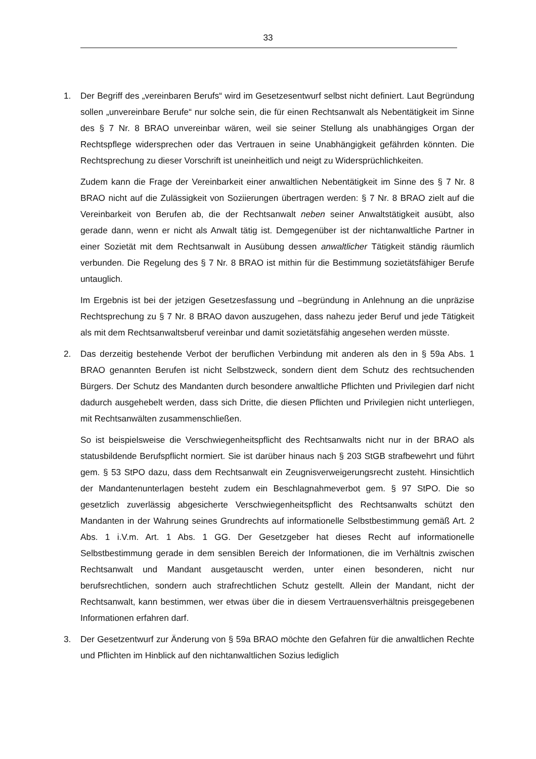33
1. Der Begriff des „vereinbaren Berufs“ wird im Gesetzesentwurf selbst nicht definiert. Laut Begründung sollen „unvereinbare Berufe“ nur solche sein, die für einen Rechtsanwalt als Nebentätigkeit im Sinne des § 7 Nr. 8 BRAO unvereinbar wären, weil sie seiner Stellung als unabhängiges Organ der Rechtspflege widersprechen oder das Vertrauen in seine Unabhängigkeit gefährden könnten. Die Rechtsprechung zu dieser Vorschrift ist uneinheitlich und neigt zu Widersprüchlichkeiten.
Zudem kann die Frage der Vereinbarkeit einer anwaltlichen Nebentätigkeit im Sinne des § 7 Nr. 8 BRAO nicht auf die Zulässigkeit von Soziierungen übertragen werden: § 7 Nr. 8 BRAO zielt auf die Vereinbarkeit von Berufen ab, die der Rechtsanwalt neben seiner Anwaltstätigkeit ausübt, also gerade dann, wenn er nicht als Anwalt tätig ist. Demgegenüber ist der nichtanwaltliche Partner in einer Sozietät mit dem Rechtsanwalt in Ausübung dessen anwaltlicher Tätigkeit ständig räumlich verbunden. Die Regelung des § 7 Nr. 8 BRAO ist mithin für die Bestimmung sozietätsfähiger Berufe untauglich.
Im Ergebnis ist bei der jetzigen Gesetzesfassung und –begründung in Anlehnung an die unpräzise Rechtsprechung zu § 7 Nr. 8 BRAO davon auszugehen, dass nahezu jeder Beruf und jede Tätigkeit als mit dem Rechtsanwaltsberuf vereinbar und damit sozietätsfähig angesehen werden müsste.
2. Das derzeitig bestehende Verbot der beruflichen Verbindung mit anderen als den in § 59a Abs. 1 BRAO genannten Berufen ist nicht Selbstzweck, sondern dient dem Schutz des rechtsuchenden Bürgers. Der Schutz des Mandanten durch besondere anwaltliche Pflichten und Privilegien darf nicht dadurch ausgehebelt werden, dass sich Dritte, die diesen Pflichten und Privilegien nicht unterliegen, mit Rechtsanwälten zusammenschließen.
So ist beispielsweise die Verschwiegenheitspflicht des Rechtsanwalts nicht nur in der BRAO als statusbildende Berufspflicht normiert. Sie ist darüber hinaus nach § 203 StGB strafbewehrt und führt gem. § 53 StPO dazu, dass dem Rechtsanwalt ein Zeugnisverweigerungsrecht zusteht. Hinsichtlich der Mandantenunterlagen besteht zudem ein Beschlagnahmeverbot gem. § 97 StPO. Die so gesetzlich zuverlässig abgesicherte Verschwiegenheitspflicht des Rechtsanwalts schützt den Mandanten in der Wahrung seines Grundrechts auf informationelle Selbstbestimmung gemäß Art. 2 Abs. 1 i.V.m. Art. 1 Abs. 1 GG. Der Gesetzgeber hat dieses Recht auf informationelle Selbstbestimmung gerade in dem sensiblen Bereich der Informationen, die im Verhältnis zwischen Rechtsanwalt und Mandant ausgetauscht werden, unter einen besonderen, nicht nur berufsrechtlichen, sondern auch strafrechtlichen Schutz gestellt. Allein der Mandant, nicht der Rechtsanwalt, kann bestimmen, wer etwas über die in diesem Vertrauensverhältnis preisgegebenen Informationen erfahren darf.
3. Der Gesetzentwurf zur Änderung von § 59a BRAO möchte den Gefahren für die anwaltlichen Rechte und Pflichten im Hinblick auf den nichtanwaltlichen Sozius lediglich